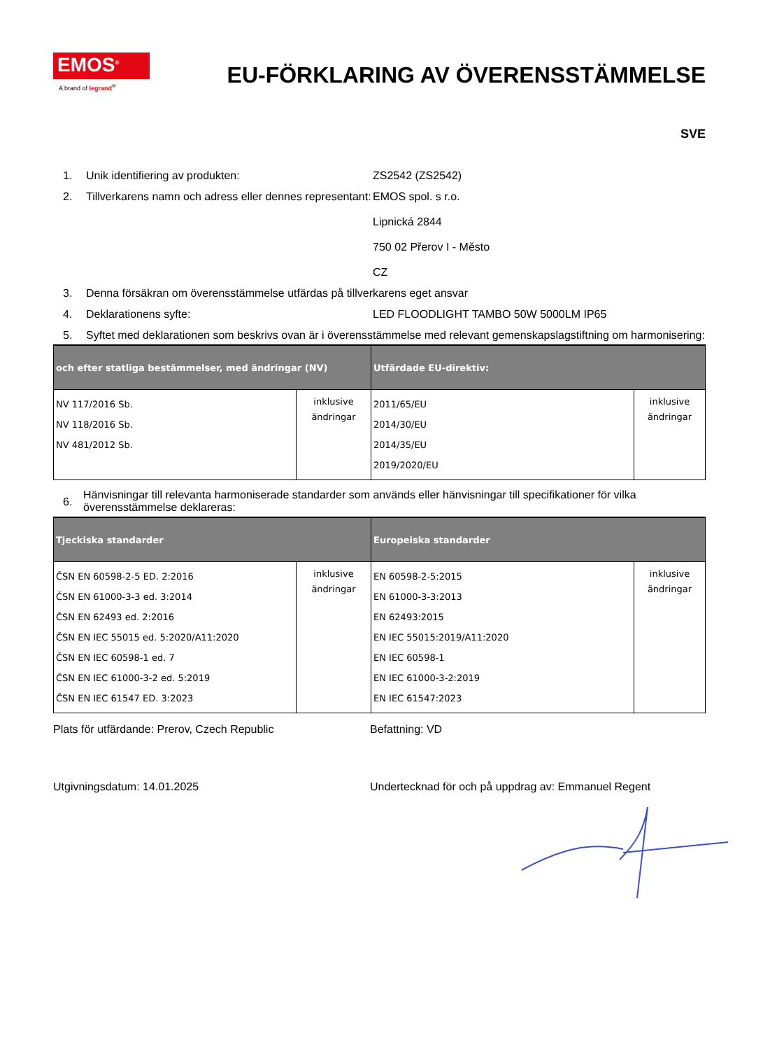EMOS<sup>®</sup>
A brand of legrand<sup>®</sup>
EU-FÖRKLARING AV ÖVERENSSTÄMMELSE
SVE
1. Unik identifiering av produkten: ZS2542 (ZS2542)
2. Tillverkarens namn och adress eller dennes representant:
EMOS spol. s r.o.
Lipnická 2844
750 02 Přerov I - Město
CZ
3. Denna försäkran om överensstämmelse utfärdas på tillverkarens eget ansvar
4. Deklarationens syfte: LED FLOODLIGHT TAMBO 50W 5000LM IP65
5. Syftet med deklarationen som beskrivs ovan är i överensstämmelse med relevant gemenskapslagstiftning om harmonisering:
| och efter statliga bestämmelser, med ändringar (NV) | | Utfärdade EU-direktiv: | |
| --- | --- | --- | --- |
| NV 117/2016 Sb. NV 118/2016 Sb. NV 481/2012 Sb. | inklusive ändringar | 2011/65/EU 2014/30/EU 2014/35/EU 2019/2020/EU | inklusive ändringar |
6.
Hänvisningar till relevanta harmoniserade standarder som används eller hänvisningar till specifikationer för vilka överensstämmelse deklareras:
| Tjeckiska standarder | | Europeiska standarder | |
| --- | --- | --- | --- |
| ČSN EN 60598-2-5 ED. 2:2016 ČSN EN 61000-3-3 ed. 3:2014 ČSN EN 62493 ed. 2:2016 ČSN EN IEC 55015 ed. 5:2020/A11:2020 ČSN EN IEC 60598-1 ed. 7 ČSN EN IEC 61000-3-2 ed. 5:2019 ČSN EN IEC 61547 ED. 3:2023 | inklusive ändringar | EN 60598-2-5:2015 EN 61000-3-3:2013 EN 62493:2015 EN IEC 55015:2019/A11:2020 EN IEC 60598-1 EN IEC 61000-3-2:2019 EN IEC 61547:2023 | inklusive ändringar |
Plats för utfärdande: Prerov, Czech Republic Befattning: VD
Utgivningsdatum: 14.01.2025 Undertecknad för och på uppdrag av: Emmanuel Regent